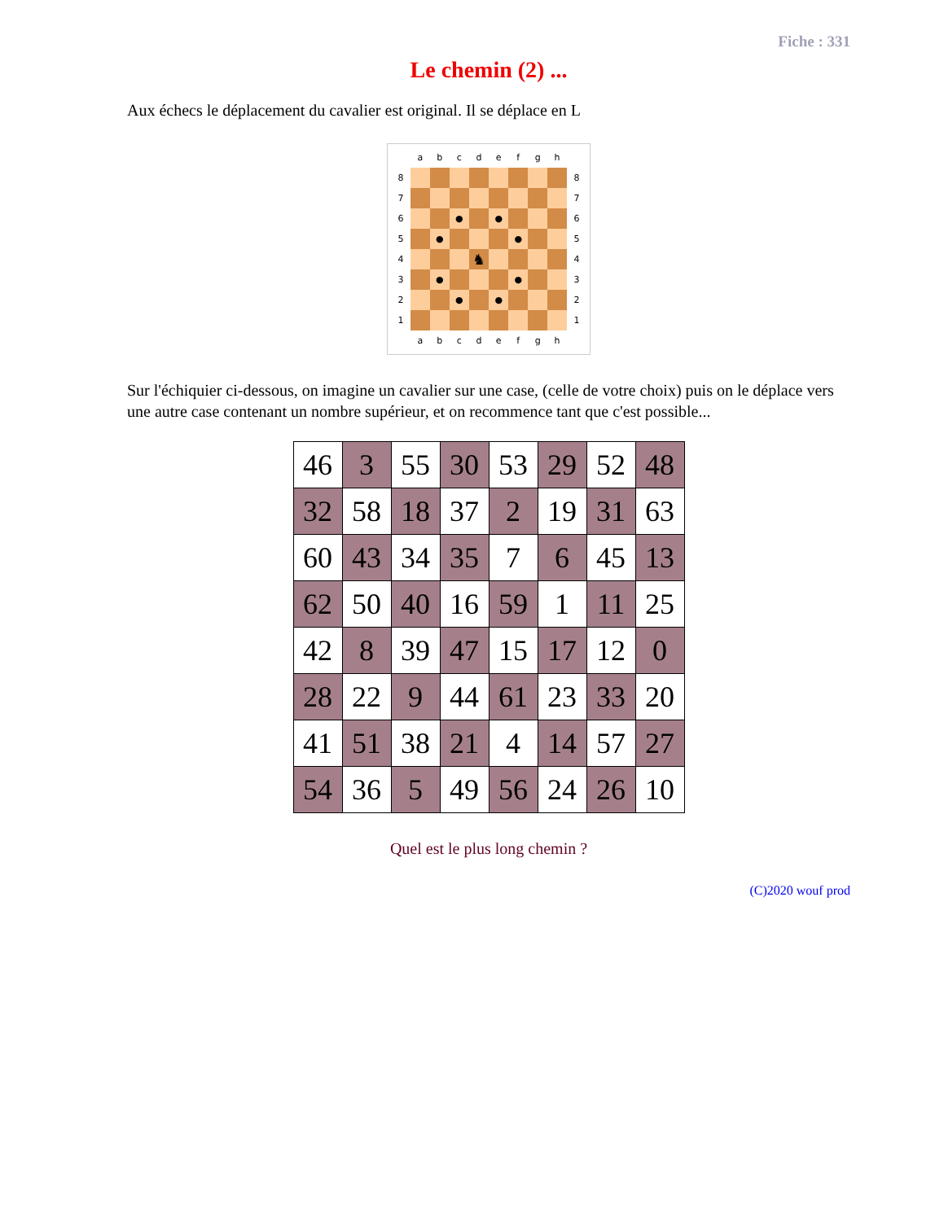Fiche : 331
Le chemin (2) ...
Aux échecs le déplacement du cavalier est original. Il se déplace en L
| | a | b | c | d | e | f | g | h | |
| 8 | | | | | | | | | 8 |
| 7 | | | | | | | | | 7 |
| 6 | | | ● | | ● | | | | 6 |
| 5 | | ● | | | | ● | | | 5 |
| 4 | | | | ♞ | | | | | 4 |
| 3 | | ● | | | | ● | | | 3 |
| 2 | | | ● | | ● | | | | 2 |
| 1 | | | | | | | | | 1 |
| | a | b | c | d | e | f | g | h | |
Sur l'échiquier ci-dessous, on imagine un cavalier sur une case, (celle de votre choix) puis on le déplace vers une autre case contenant un nombre supérieur, et on recommence tant que c'est possible...
| 46 | 3 | 55 | 30 | 53 | 29 | 52 | 48 |
| 32 | 58 | 18 | 37 | 2 | 19 | 31 | 63 |
| 60 | 43 | 34 | 35 | 7 | 6 | 45 | 13 |
| 62 | 50 | 40 | 16 | 59 | 1 | 11 | 25 |
| 42 | 8 | 39 | 47 | 15 | 17 | 12 | 0 |
| 28 | 22 | 9 | 44 | 61 | 23 | 33 | 20 |
| 41 | 51 | 38 | 21 | 4 | 14 | 57 | 27 |
| 54 | 36 | 5 | 49 | 56 | 24 | 26 | 10 |
Quel est le plus long chemin ?
(C)2020 wouf prod